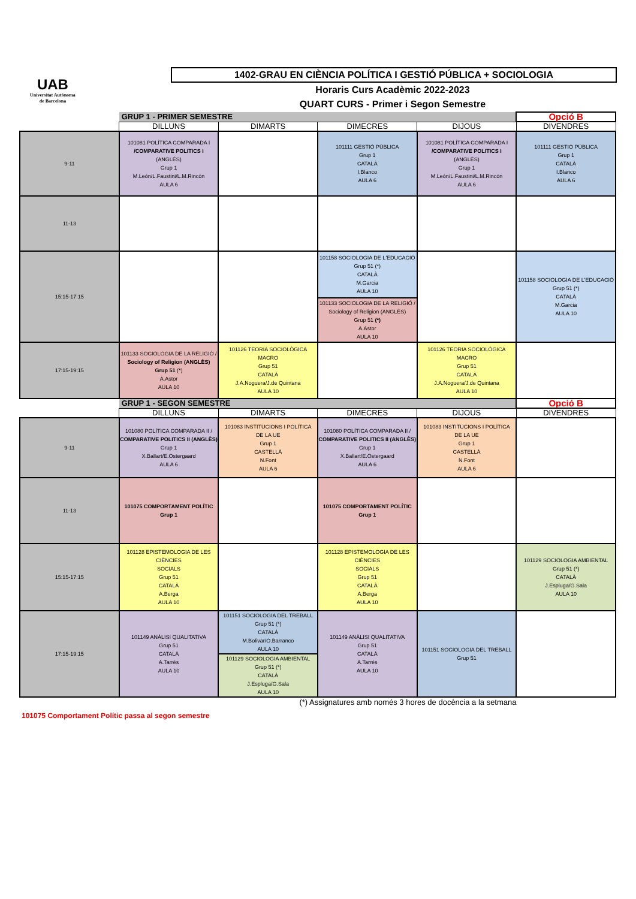UAB
Universitat Autònoma
de Barcelona
1402-GRAU EN CIÈNCIA POLÍTICA I GESTIÓ PÚBLICA + SOCIOLOGIA
Horaris Curs Acadèmic 2022-2023
QUART CURS - Primer i Segon Semestre
| | GRUP 1 - PRIMER SEMESTRE | | | | Opció B |
| | DILLUNS | DIMARTS | DIMECRES | DIJOUS | DIVENDRES |
| 9-11 | 101081 POLÍTICA COMPARADA I /COMPARATIVE POLITICS I (ANGLÈS) Grup 1 M.León/L.Faustini/L.M.Rincón AULA 6 | | 101111 GESTIÓ PÚBLICA Grup 1 CATALÀ I.Blanco AULA 6 | 101081 POLÍTICA COMPARADA I /COMPARATIVE POLITICS I (ANGLÈS) Grup 1 M.León/L.Faustini/L.M.Rincón AULA 6 | 101111 GESTIÓ PÚBLICA Grup 1 CATALÀ I.Blanco AULA 6 |
| 11-13 | | | | | |
| 15:15-17:15 | | | 101158 SOCIOLOGIA DE L'EDUCACIÓ Grup 51 (*) CATALÀ M.Garcia AULA 10 | | 101158 SOCIOLOGIA DE L'EDUCACIÓ Grup 51 (*) CATALÀ M.Garcia AULA 10 |
| | | | 101133 SOCIOLOGIA DE LA RELIGIÓ / Sociology of Religion (ANGLÈS) Grup 51 (*) A.Astor AULA 10 | | |
| 17:15-19:15 | 101133 SOCIOLOGIA DE LA RELIGIÓ / Sociology of Religion (ANGLÈS) Grup 51 (*) A.Astor AULA 10 | 101126 TEORIA SOCIOLÒGICA MACRO Grup 51 CATALÀ J.A.Noguera/J.de Quintana AULA 10 | | 101126 TEORIA SOCIOLÒGICA MACRO Grup 51 CATALÀ J.A.Noguera/J.de Quintana AULA 10 | |
| | GRUP 1 - SEGON SEMESTRE | | | | Opció B |
| | DILLUNS | DIMARTS | DIMECRES | DIJOUS | DIVENDRES |
| 9-11 | 101080 POLÍTICA COMPARADA II / COMPARATIVE POLITICS II (ANGLÈS) Grup 1 X.Ballart/E.Ostergaard AULA 6 | 101083 INSTITUCIONS I POLÍTICA DE LA UE Grup 1 CASTELLÀ N.Font AULA 6 | 101080 POLÍTICA COMPARADA II / COMPARATIVE POLITICS II (ANGLÈS) Grup 1 X.Ballart/E.Ostergaard AULA 6 | 101083 INSTITUCIONS I POLÍTICA DE LA UE Grup 1 CASTELLÀ N.Font AULA 6 | |
| 11-13 | 101075 COMPORTAMENT POLÍTIC Grup 1 | | 101075 COMPORTAMENT POLÍTIC Grup 1 | | |
| 15:15-17:15 | 101128 EPISTEMOLOGIA DE LES CIÈNCIES SOCIALS Grup 51 CATALÀ A.Berga AULA 10 | | 101128 EPISTEMOLOGIA DE LES CIÈNCIES SOCIALS Grup 51 CATALÀ A.Berga AULA 10 | | 101129 SOCIOLOGIA AMBIENTAL Grup 51 (*) CATALÀ J.Espluga/G.Sala AULA 10 |
| 17:15-19:15 | 101149 ANÀLISI QUALITATIVA Grup 51 CATALÀ A.Tarrés AULA 10 | 101151 SOCIOLOGIA DEL TREBALL Grup 51 (*) CATALÀ M.Bolivar/O.Barranco AULA 10 | 101149 ANÀLISI QUALITATIVA Grup 51 CATALÀ A.Tarrés AULA 10 | 101151 SOCIOLOGIA DEL TREBALL Grup 51 | |
| | | 101129 SOCIOLOGIA AMBIENTAL Grup 51 (*) CATALÀ J.Espluga/G.Sala AULA 10 | | | |
(*) Assignatures amb només 3 hores de docència a la setmana
101075 Comportament Polític passa al segon semestre